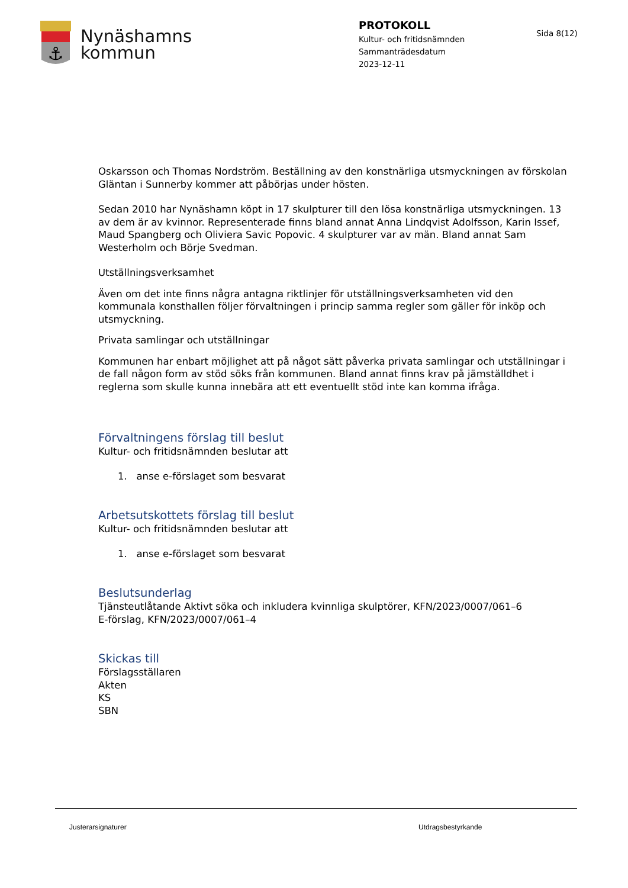⚓
Nynäshamns
kommun
PROTOKOLL
Kultur- och fritidsnämnden
Sammanträdesdatum
2023-12-11
Sida 8(12)
Oskarsson och Thomas Nordström. Beställning av den konstnärliga utsmyckningen av förskolan Gläntan i Sunnerby kommer att påbörjas under hösten.
Sedan 2010 har Nynäshamn köpt in 17 skulpturer till den lösa konstnärliga utsmyckningen. 13 av dem är av kvinnor. Representerade finns bland annat Anna Lindqvist Adolfsson, Karin Issef, Maud Spangberg och Oliviera Savic Popovic. 4 skulpturer var av män. Bland annat Sam Westerholm och Börje Svedman.
Utställningsverksamhet
Även om det inte finns några antagna riktlinjer för utställningsverksamheten vid den kommunala konsthallen följer förvaltningen i princip samma regler som gäller för inköp och utsmyckning.
Privata samlingar och utställningar
Kommunen har enbart möjlighet att på något sätt påverka privata samlingar och utställningar i de fall någon form av stöd söks från kommunen. Bland annat finns krav på jämställdhet i reglerna som skulle kunna innebära att ett eventuellt stöd inte kan komma ifråga.
Förvaltningens förslag till beslut
Kultur- och fritidsnämnden beslutar att
1. anse e-förslaget som besvarat
Arbetsutskottets förslag till beslut
Kultur- och fritidsnämnden beslutar att
1. anse e-förslaget som besvarat
Beslutsunderlag
Tjänsteutlåtande Aktivt söka och inkludera kvinnliga skulptörer, KFN/2023/0007/061–6
E-förslag, KFN/2023/0007/061–4
Skickas till
Förslagsställaren
Akten
KS
SBN
Justerarsignaturer Utdragsbestyrkande